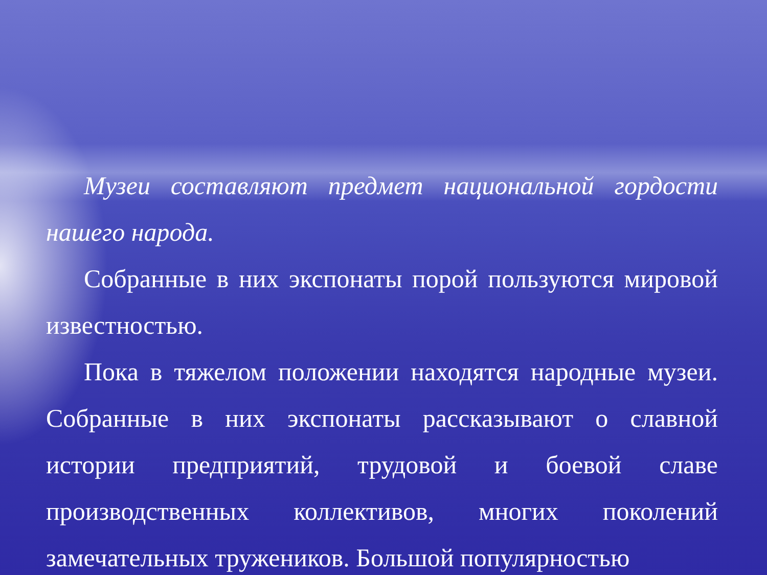Музеи составляют предмет национальной гордости нашего народа.
Собранные в них экспонаты порой пользуются мировой известностью.
Пока в тяжелом положении находятся народные музеи. Собранные в них экспонаты рассказывают о славной истории предприятий, трудовой и боевой славе производственных коллективов, многих поколений замечательных тружеников. Большой популярностью